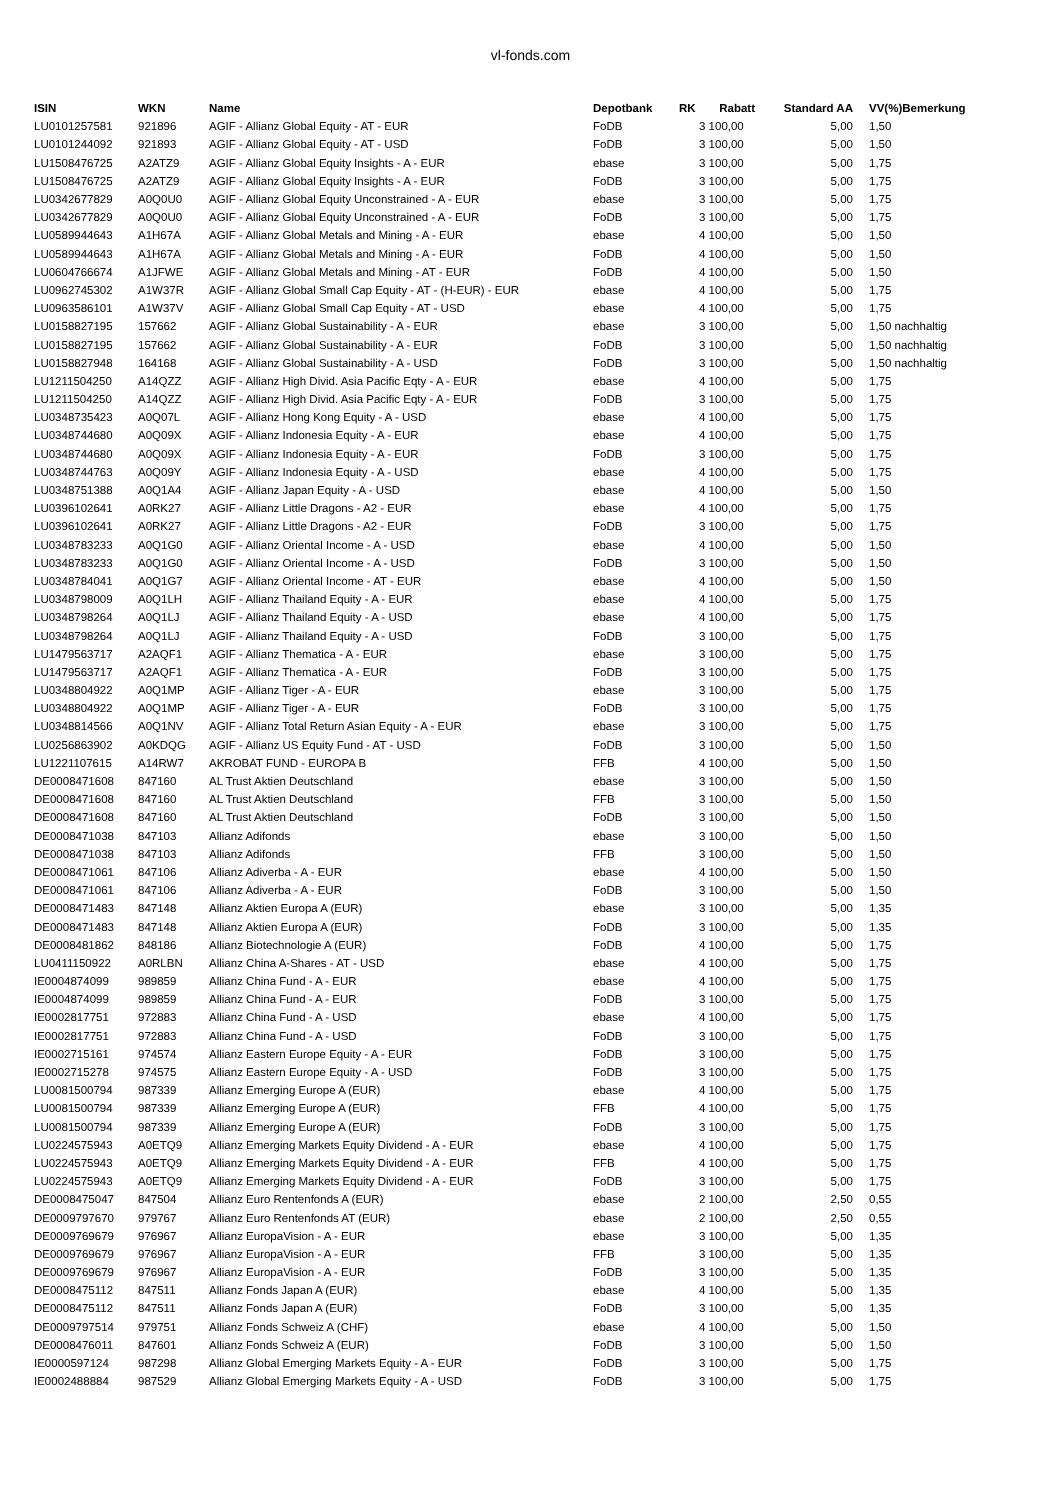vl-fonds.com
| ISIN | WKN | Name | Depotbank | RK | Rabatt | Standard AA | | VV(%) | Bemerkung |
| --- | --- | --- | --- | --- | --- | --- | --- | --- | --- |
| LU0101257581 | 921896 | AGIF - Allianz Global Equity - AT - EUR | FoDB | | 3 100,00 | 5,00 | | 1,50 | |
| LU0101244092 | 921893 | AGIF - Allianz Global Equity - AT - USD | FoDB | | 3 100,00 | 5,00 | | 1,50 | |
| LU1508476725 | A2ATZ9 | AGIF - Allianz Global Equity Insights - A - EUR | ebase | | 3 100,00 | 5,00 | | 1,75 | |
| LU1508476725 | A2ATZ9 | AGIF - Allianz Global Equity Insights - A - EUR | FoDB | | 3 100,00 | 5,00 | | 1,75 | |
| LU0342677829 | A0Q0U0 | AGIF - Allianz Global Equity Unconstrained - A - EUR | ebase | | 3 100,00 | 5,00 | | 1,75 | |
| LU0342677829 | A0Q0U0 | AGIF - Allianz Global Equity Unconstrained - A - EUR | FoDB | | 3 100,00 | 5,00 | | 1,75 | |
| LU0589944643 | A1H67A | AGIF - Allianz Global Metals and Mining - A - EUR | ebase | | 4 100,00 | 5,00 | | 1,50 | |
| LU0589944643 | A1H67A | AGIF - Allianz Global Metals and Mining - A - EUR | FoDB | | 4 100,00 | 5,00 | | 1,50 | |
| LU0604766674 | A1JFWE | AGIF - Allianz Global Metals and Mining - AT - EUR | FoDB | | 4 100,00 | 5,00 | | 1,50 | |
| LU0962745302 | A1W37R | AGIF - Allianz Global Small Cap Equity - AT - (H-EUR) - EUR | ebase | | 4 100,00 | 5,00 | | 1,75 | |
| LU0963586101 | A1W37V | AGIF - Allianz Global Small Cap Equity - AT - USD | ebase | | 4 100,00 | 5,00 | | 1,75 | |
| LU0158827195 | 157662 | AGIF - Allianz Global Sustainability - A - EUR | ebase | | 3 100,00 | 5,00 | | 1,50 nachhaltig | |
| LU0158827195 | 157662 | AGIF - Allianz Global Sustainability - A - EUR | FoDB | | 3 100,00 | 5,00 | | 1,50 nachhaltig | |
| LU0158827948 | 164168 | AGIF - Allianz Global Sustainability - A - USD | FoDB | | 3 100,00 | 5,00 | | 1,50 nachhaltig | |
| LU1211504250 | A14QZZ | AGIF - Allianz High Divid. Asia Pacific Eqty - A - EUR | ebase | | 4 100,00 | 5,00 | | 1,75 | |
| LU1211504250 | A14QZZ | AGIF - Allianz High Divid. Asia Pacific Eqty - A - EUR | FoDB | | 3 100,00 | 5,00 | | 1,75 | |
| LU0348735423 | A0Q07L | AGIF - Allianz Hong Kong Equity - A - USD | ebase | | 4 100,00 | 5,00 | | 1,75 | |
| LU0348744680 | A0Q09X | AGIF - Allianz Indonesia Equity - A - EUR | ebase | | 4 100,00 | 5,00 | | 1,75 | |
| LU0348744680 | A0Q09X | AGIF - Allianz Indonesia Equity - A - EUR | FoDB | | 3 100,00 | 5,00 | | 1,75 | |
| LU0348744763 | A0Q09Y | AGIF - Allianz Indonesia Equity - A - USD | ebase | | 4 100,00 | 5,00 | | 1,75 | |
| LU0348751388 | A0Q1A4 | AGIF - Allianz Japan Equity - A - USD | ebase | | 4 100,00 | 5,00 | | 1,50 | |
| LU0396102641 | A0RK27 | AGIF - Allianz Little Dragons - A2 - EUR | ebase | | 4 100,00 | 5,00 | | 1,75 | |
| LU0396102641 | A0RK27 | AGIF - Allianz Little Dragons - A2 - EUR | FoDB | | 3 100,00 | 5,00 | | 1,75 | |
| LU0348783233 | A0Q1G0 | AGIF - Allianz Oriental Income - A - USD | ebase | | 4 100,00 | 5,00 | | 1,50 | |
| LU0348783233 | A0Q1G0 | AGIF - Allianz Oriental Income - A - USD | FoDB | | 3 100,00 | 5,00 | | 1,50 | |
| LU0348784041 | A0Q1G7 | AGIF - Allianz Oriental Income - AT - EUR | ebase | | 4 100,00 | 5,00 | | 1,50 | |
| LU0348798009 | A0Q1LH | AGIF - Allianz Thailand Equity - A - EUR | ebase | | 4 100,00 | 5,00 | | 1,75 | |
| LU0348798264 | A0Q1LJ | AGIF - Allianz Thailand Equity - A - USD | ebase | | 4 100,00 | 5,00 | | 1,75 | |
| LU0348798264 | A0Q1LJ | AGIF - Allianz Thailand Equity - A - USD | FoDB | | 3 100,00 | 5,00 | | 1,75 | |
| LU1479563717 | A2AQF1 | AGIF - Allianz Thematica - A - EUR | ebase | | 3 100,00 | 5,00 | | 1,75 | |
| LU1479563717 | A2AQF1 | AGIF - Allianz Thematica - A - EUR | FoDB | | 3 100,00 | 5,00 | | 1,75 | |
| LU0348804922 | A0Q1MP | AGIF - Allianz Tiger - A - EUR | ebase | | 3 100,00 | 5,00 | | 1,75 | |
| LU0348804922 | A0Q1MP | AGIF - Allianz Tiger - A - EUR | FoDB | | 3 100,00 | 5,00 | | 1,75 | |
| LU0348814566 | A0Q1NV | AGIF - Allianz Total Return Asian Equity - A - EUR | ebase | | 3 100,00 | 5,00 | | 1,75 | |
| LU0256863902 | A0KDQG | AGIF - Allianz US Equity Fund - AT - USD | FoDB | | 3 100,00 | 5,00 | | 1,50 | |
| LU1221107615 | A14RW7 | AKROBAT FUND - EUROPA B | FFB | | 4 100,00 | 5,00 | | 1,50 | |
| DE0008471608 | 847160 | AL Trust Aktien Deutschland | ebase | | 3 100,00 | 5,00 | | 1,50 | |
| DE0008471608 | 847160 | AL Trust Aktien Deutschland | FFB | | 3 100,00 | 5,00 | | 1,50 | |
| DE0008471608 | 847160 | AL Trust Aktien Deutschland | FoDB | | 3 100,00 | 5,00 | | 1,50 | |
| DE0008471038 | 847103 | Allianz Adifonds | ebase | | 3 100,00 | 5,00 | | 1,50 | |
| DE0008471038 | 847103 | Allianz Adifonds | FFB | | 3 100,00 | 5,00 | | 1,50 | |
| DE0008471061 | 847106 | Allianz Adiverba - A - EUR | ebase | | 4 100,00 | 5,00 | | 1,50 | |
| DE0008471061 | 847106 | Allianz Adiverba - A - EUR | FoDB | | 3 100,00 | 5,00 | | 1,50 | |
| DE0008471483 | 847148 | Allianz Aktien Europa A (EUR) | ebase | | 3 100,00 | 5,00 | | 1,35 | |
| DE0008471483 | 847148 | Allianz Aktien Europa A (EUR) | FoDB | | 3 100,00 | 5,00 | | 1,35 | |
| DE0008481862 | 848186 | Allianz Biotechnologie A (EUR) | FoDB | | 4 100,00 | 5,00 | | 1,75 | |
| LU0411150922 | A0RLBN | Allianz China A-Shares - AT - USD | ebase | | 4 100,00 | 5,00 | | 1,75 | |
| IE0004874099 | 989859 | Allianz China Fund - A - EUR | ebase | | 4 100,00 | 5,00 | | 1,75 | |
| IE0004874099 | 989859 | Allianz China Fund - A - EUR | FoDB | | 3 100,00 | 5,00 | | 1,75 | |
| IE0002817751 | 972883 | Allianz China Fund - A - USD | ebase | | 4 100,00 | 5,00 | | 1,75 | |
| IE0002817751 | 972883 | Allianz China Fund - A - USD | FoDB | | 3 100,00 | 5,00 | | 1,75 | |
| IE0002715161 | 974574 | Allianz Eastern Europe Equity - A - EUR | FoDB | | 3 100,00 | 5,00 | | 1,75 | |
| IE0002715278 | 974575 | Allianz Eastern Europe Equity - A - USD | FoDB | | 3 100,00 | 5,00 | | 1,75 | |
| LU0081500794 | 987339 | Allianz Emerging Europe A (EUR) | ebase | | 4 100,00 | 5,00 | | 1,75 | |
| LU0081500794 | 987339 | Allianz Emerging Europe A (EUR) | FFB | | 4 100,00 | 5,00 | | 1,75 | |
| LU0081500794 | 987339 | Allianz Emerging Europe A (EUR) | FoDB | | 3 100,00 | 5,00 | | 1,75 | |
| LU0224575943 | A0ETQ9 | Allianz Emerging Markets Equity Dividend - A - EUR | ebase | | 4 100,00 | 5,00 | | 1,75 | |
| LU0224575943 | A0ETQ9 | Allianz Emerging Markets Equity Dividend - A - EUR | FFB | | 4 100,00 | 5,00 | | 1,75 | |
| LU0224575943 | A0ETQ9 | Allianz Emerging Markets Equity Dividend - A - EUR | FoDB | | 3 100,00 | 5,00 | | 1,75 | |
| DE0008475047 | 847504 | Allianz Euro Rentenfonds A (EUR) | ebase | | 2 100,00 | 2,50 | | 0,55 | |
| DE0009797670 | 979767 | Allianz Euro Rentenfonds AT (EUR) | ebase | | 2 100,00 | 2,50 | | 0,55 | |
| DE0009769679 | 976967 | Allianz EuropaVision - A - EUR | ebase | | 3 100,00 | 5,00 | | 1,35 | |
| DE0009769679 | 976967 | Allianz EuropaVision - A - EUR | FFB | | 3 100,00 | 5,00 | | 1,35 | |
| DE0009769679 | 976967 | Allianz EuropaVision - A - EUR | FoDB | | 3 100,00 | 5,00 | | 1,35 | |
| DE0008475112 | 847511 | Allianz Fonds Japan A (EUR) | ebase | | 4 100,00 | 5,00 | | 1,35 | |
| DE0008475112 | 847511 | Allianz Fonds Japan A (EUR) | FoDB | | 3 100,00 | 5,00 | | 1,35 | |
| DE0009797514 | 979751 | Allianz Fonds Schweiz A (CHF) | ebase | | 4 100,00 | 5,00 | | 1,50 | |
| DE0008476011 | 847601 | Allianz Fonds Schweiz A (EUR) | FoDB | | 3 100,00 | 5,00 | | 1,50 | |
| IE0000597124 | 987298 | Allianz Global Emerging Markets Equity - A - EUR | FoDB | | 3 100,00 | 5,00 | | 1,75 | |
| IE0002488884 | 987529 | Allianz Global Emerging Markets Equity - A - USD | FoDB | | 3 100,00 | 5,00 | | 1,75 | |